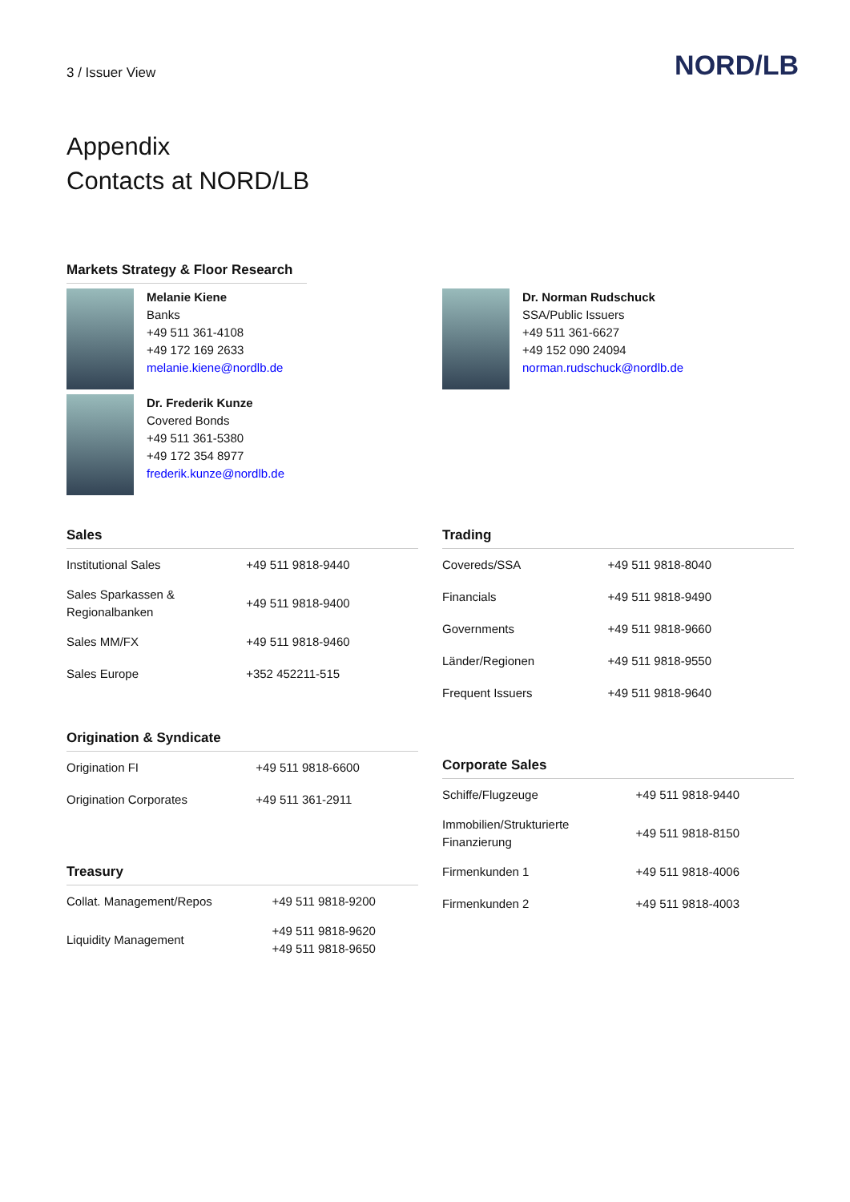3 / Issuer View
NORD/LB
Appendix
Contacts at NORD/LB
Markets Strategy & Floor Research
Melanie Kiene
Banks
+49 511 361-4108
+49 172 169 2633
melanie.kiene@nordlb.de
Dr. Frederik Kunze
Covered Bonds
+49 511 361-5380
+49 172 354 8977
frederik.kunze@nordlb.de
Dr. Norman Rudschuck
SSA/Public Issuers
+49 511 361-6627
+49 152 090 24094
norman.rudschuck@nordlb.de
Sales
| Institutional Sales | +49 511 9818-9440 |
| Sales Sparkassen & Regionalbanken | +49 511 9818-9400 |
| Sales MM/FX | +49 511 9818-9460 |
| Sales Europe | +352 452211-515 |
Origination & Syndicate
| Origination FI | +49 511 9818-6600 |
| Origination Corporates | +49 511 361-2911 |
Treasury
| Collat. Management/Repos | +49 511 9818-9200 |
| Liquidity Management | +49 511 9818-9620 +49 511 9818-9650 |
Trading
| Covereds/SSA | +49 511 9818-8040 |
| Financials | +49 511 9818-9490 |
| Governments | +49 511 9818-9660 |
| Länder/Regionen | +49 511 9818-9550 |
| Frequent Issuers | +49 511 9818-9640 |
Corporate Sales
| Schiffe/Flugzeuge | +49 511 9818-9440 |
| Immobilien/Strukturierte Finanzierung | +49 511 9818-8150 |
| Firmenkunden 1 | +49 511 9818-4006 |
| Firmenkunden 2 | +49 511 9818-4003 |